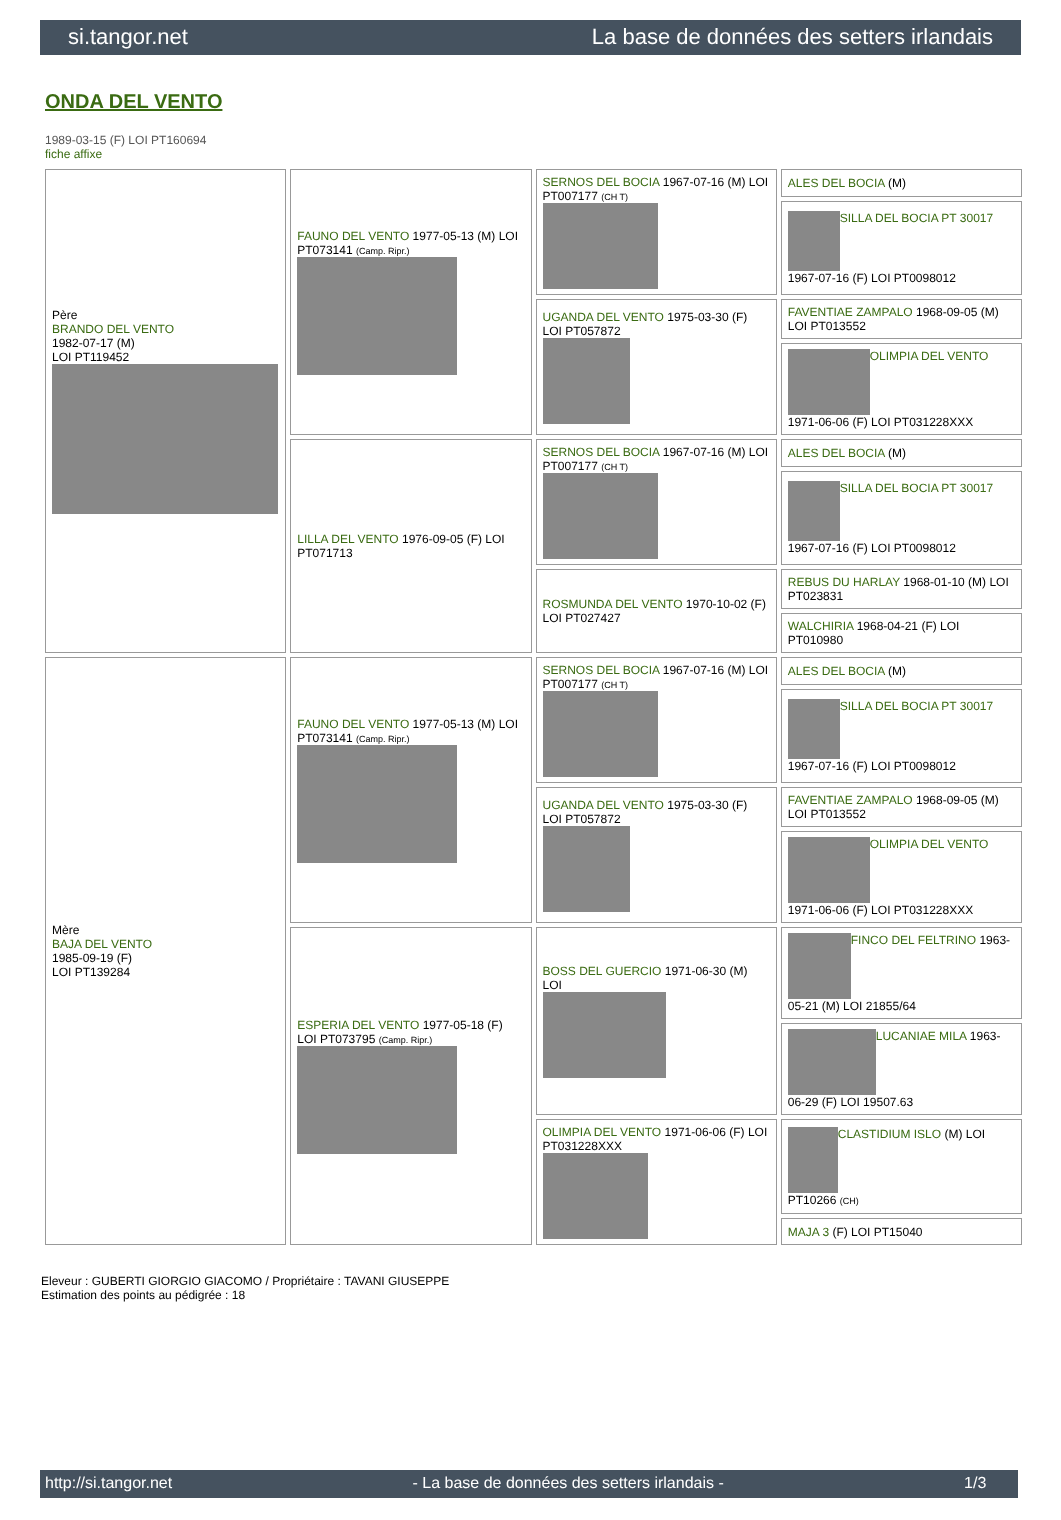si.tangor.net La base de données des setters irlandais
ONDA DEL VENTO
1989-03-15 (F) LOI PT160694
fiche affixe
| Père BRANDO DEL VENTO 1982-07-17 (M) LOI PT119452 | FAUNO DEL VENTO 1977-05-13 (M) LOI PT073141 (Camp. Ripr.) | SERNOS DEL BOCIA 1967-07-16 (M) LOI PT007177 (CH T) | ALES DEL BOCIA (M) |
| | | | SILLA DEL BOCIA PT 30017 1967-07-16 (F) LOI PT0098012 |
| | | UGANDA DEL VENTO 1975-03-30 (F) LOI PT057872 | FAVENTIAE ZAMPALO 1968-09-05 (M) LOI PT013552 |
| | | | OLIMPIA DEL VENTO 1971-06-06 (F) LOI PT031228XXX |
| | LILLA DEL VENTO 1976-09-05 (F) LOI PT071713 | SERNOS DEL BOCIA 1967-07-16 (M) LOI PT007177 (CH T) | ALES DEL BOCIA (M) |
| | | | SILLA DEL BOCIA PT 30017 1967-07-16 (F) LOI PT0098012 |
| | | ROSMUNDA DEL VENTO 1970-10-02 (F) LOI PT027427 | REBUS DU HARLAY 1968-01-10 (M) LOI PT023831 |
| | | | WALCHIRIA 1968-04-21 (F) LOI PT010980 |
| Mère BAJA DEL VENTO 1985-09-19 (F) LOI PT139284 | FAUNO DEL VENTO 1977-05-13 (M) LOI PT073141 (Camp. Ripr.) | SERNOS DEL BOCIA 1967-07-16 (M) LOI PT007177 (CH T) | ALES DEL BOCIA (M) |
| | | | SILLA DEL BOCIA PT 30017 1967-07-16 (F) LOI PT0098012 |
| | | UGANDA DEL VENTO 1975-03-30 (F) LOI PT057872 | FAVENTIAE ZAMPALO 1968-09-05 (M) LOI PT013552 |
| | | | OLIMPIA DEL VENTO 1971-06-06 (F) LOI PT031228XXX |
| | ESPERIA DEL VENTO 1977-05-18 (F) LOI PT073795 (Camp. Ripr.) | BOSS DEL GUERCIO 1971-06-30 (M) LOI | FINCO DEL FELTRINO 1963-05-21 (M) LOI 21855/64 |
| | | | LUCANIAE MILA 1963-06-29 (F) LOI 19507.63 |
| | | OLIMPIA DEL VENTO 1971-06-06 (F) LOI PT031228XXX | CLASTIDIUM ISLO (M) LOI PT10266 (CH) |
| | | | MAJA 3 (F) LOI PT15040 |
Eleveur : GUBERTI GIORGIO GIACOMO / Propriétaire : TAVANI GIUSEPPE
Estimation des points au pédigrée : 18
http://si.tangor.net - La base de données des setters irlandais - 1/3